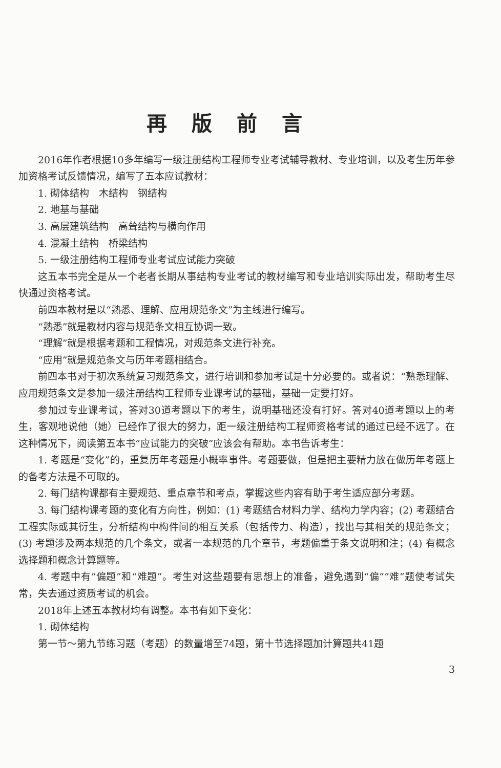再版前言
2016年作者根据10多年编写一级注册结构工程师专业考试辅导教材、专业培训，以及考生历年参加资格考试反馈情况，编写了五本应试教材：
1. 砌体结构　木结构　钢结构
2. 地基与基础
3. 高层建筑结构　高耸结构与横向作用
4. 混凝土结构　桥梁结构
5. 一级注册结构工程师专业考试应试能力突破
这五本书完全是从一个老者长期从事结构专业考试的教材编写和专业培训实际出发，帮助考生尽快通过资格考试。
前四本教材是以“熟悉、理解、应用规范条文”为主线进行编写。
“熟悉”就是教材内容与规范条文相互协调一致。
“理解”就是根据考题和工程情况，对规范条文进行补充。
“应用”就是规范条文与历年考题相结合。
前四本书对于初次系统复习规范条文，进行培训和参加考试是十分必要的。或者说：“熟悉理解、应用规范条文是参加一级注册结构工程师专业课考试的基础，基础一定要打好。
参加过专业课考试，答对30道考题以下的考生，说明基础还没有打好。答对40道考题以上的考生，客观地说他（她）已经作了很大的努力，距一级注册结构工程师资格考试的通过已经不远了。在这种情况下，阅读第五本书“应试能力的突破”应该会有帮助。本书告诉考生：
1. 考题是“变化”的，重复历年考题是小概率事件。考题要做，但是把主要精力放在做历年考题上的备考方法是不可取的。
2. 每门结构课都有主要规范、重点章节和考点，掌握这些内容有助于考生适应部分考题。
3. 每门结构课考题的变化有方向性，例如：(1) 考题结合材料力学、结构力学内容；(2) 考题结合工程实际或其衍生，分析结构中构件间的相互关系（包括传力、构造），找出与其相关的规范条文；(3) 考题涉及两本规范的几个条文，或者一本规范的几个章节，考题偏重于条文说明和注；(4) 有概念选择题和概念计算题等。
4. 考题中有“偏题”和“难题”。考生对这些题要有思想上的准备，避免遇到“偏”“难”题使考试失常，失去通过资质考试的机会。
2018年上述五本教材均有调整。本书有如下变化：
1. 砌体结构
第一节～第九节练习题（考题）的数量增至74题，第十节选择题加计算题共41题
3